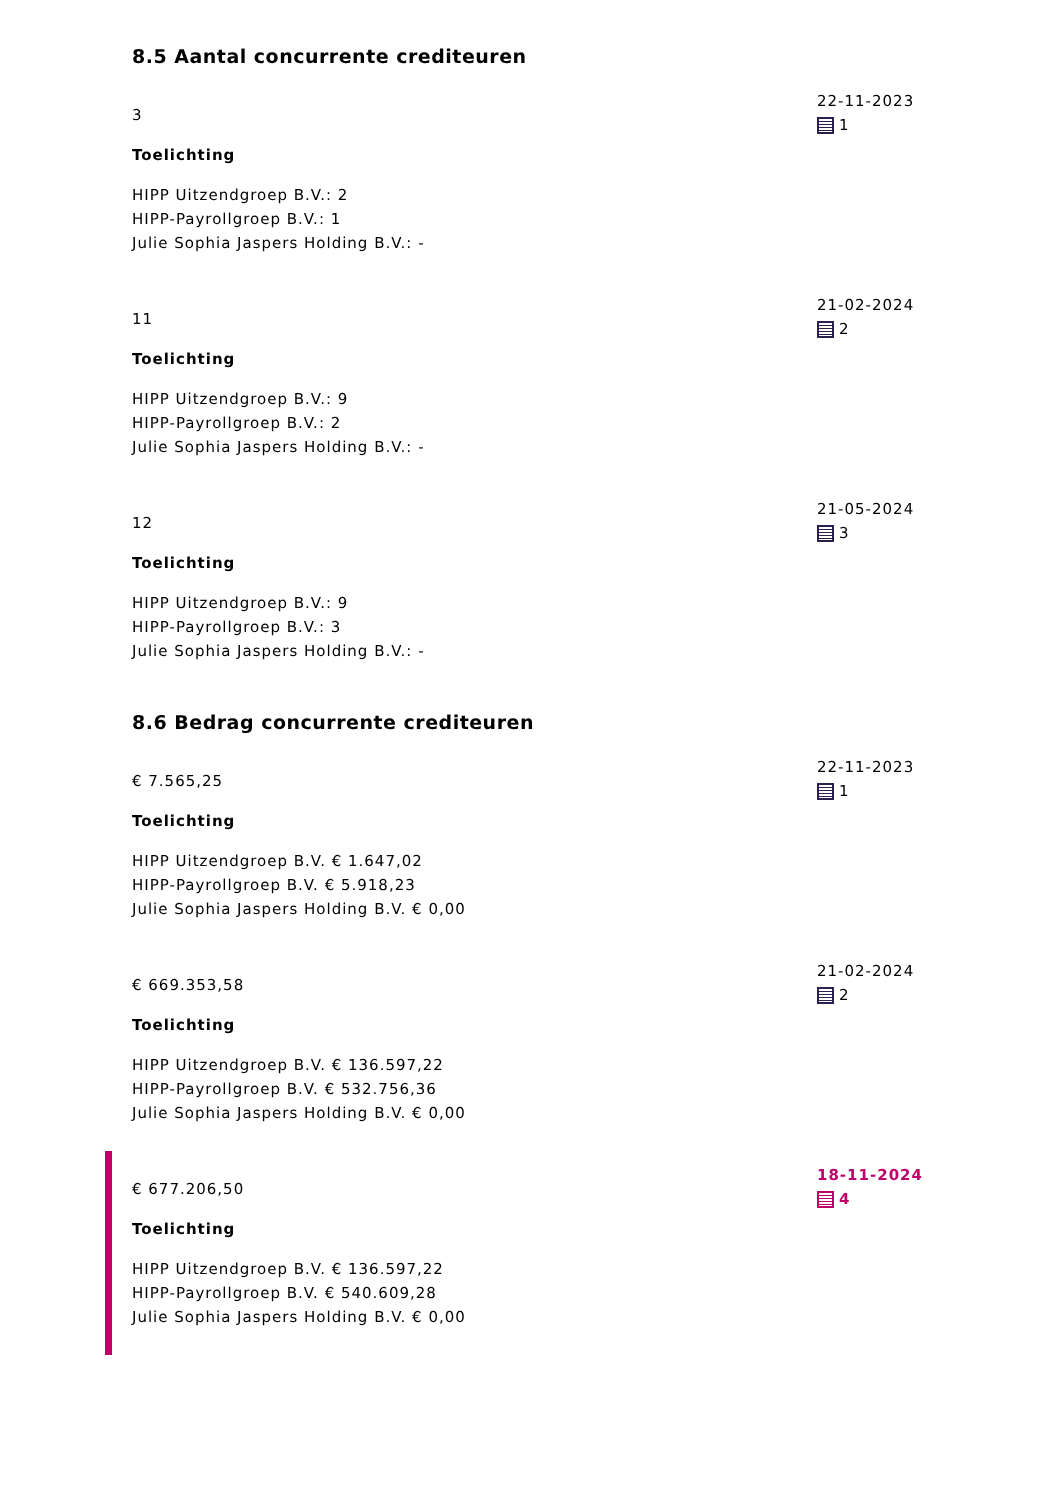8.5 Aantal concurrente crediteuren
3
Toelichting
HIPP Uitzendgroep B.V.: 2
HIPP-Payrollgroep B.V.: 1
Julie Sophia Jaspers Holding B.V.: -
22-11-2023
1
11
Toelichting
HIPP Uitzendgroep B.V.: 9
HIPP-Payrollgroep B.V.: 2
Julie Sophia Jaspers Holding B.V.: -
21-02-2024
2
12
Toelichting
HIPP Uitzendgroep B.V.: 9
HIPP-Payrollgroep B.V.: 3
Julie Sophia Jaspers Holding B.V.: -
21-05-2024
3
8.6 Bedrag concurrente crediteuren
€ 7.565,25
Toelichting
HIPP Uitzendgroep B.V. € 1.647,02
HIPP-Payrollgroep B.V. € 5.918,23
Julie Sophia Jaspers Holding B.V. € 0,00
22-11-2023
1
€ 669.353,58
Toelichting
HIPP Uitzendgroep B.V. € 136.597,22
HIPP-Payrollgroep B.V. € 532.756,36
Julie Sophia Jaspers Holding B.V. € 0,00
21-02-2024
2
€ 677.206,50
Toelichting
HIPP Uitzendgroep B.V. € 136.597,22
HIPP-Payrollgroep B.V. € 540.609,28
Julie Sophia Jaspers Holding B.V. € 0,00
18-11-2024
4